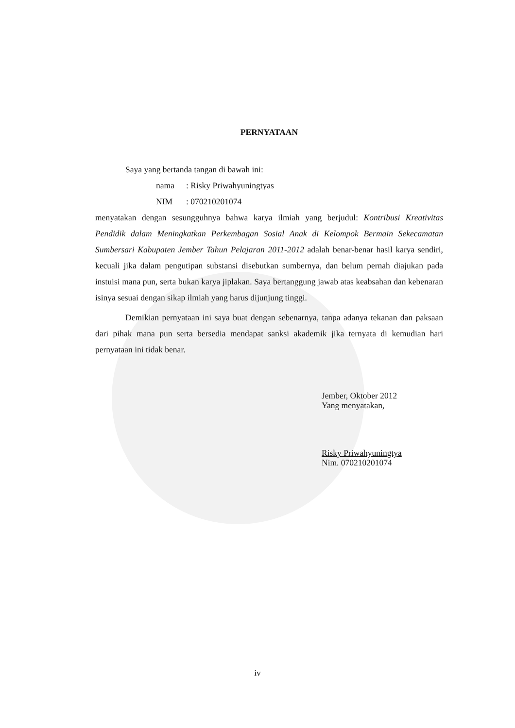PERNYATAAN
Saya yang bertanda tangan di bawah ini:
nama: Risky Priwahyuningtyas
NIM: 070210201074
menyatakan dengan sesungguhnya bahwa karya ilmiah yang berjudul: Kontribusi Kreativitas Pendidik dalam Meningkatkan Perkembagan Sosial Anak di Kelompok Bermain Sekecamatan Sumbersari Kabupaten Jember Tahun Pelajaran 2011-2012 adalah benar-benar hasil karya sendiri, kecuali jika dalam pengutipan substansi disebutkan sumbernya, dan belum pernah diajukan pada instuisi mana pun, serta bukan karya jiplakan. Saya bertanggung jawab atas keabsahan dan kebenaran isinya sesuai dengan sikap ilmiah yang harus dijunjung tinggi.
Demikian pernyataan ini saya buat dengan sebenarnya, tanpa adanya tekanan dan paksaan dari pihak mana pun serta bersedia mendapat sanksi akademik jika ternyata di kemudian hari pernyataan ini tidak benar.
Jember, Oktober 2012
Yang menyatakan,
Risky Priwahyuningtya
Nim. 070210201074
iv